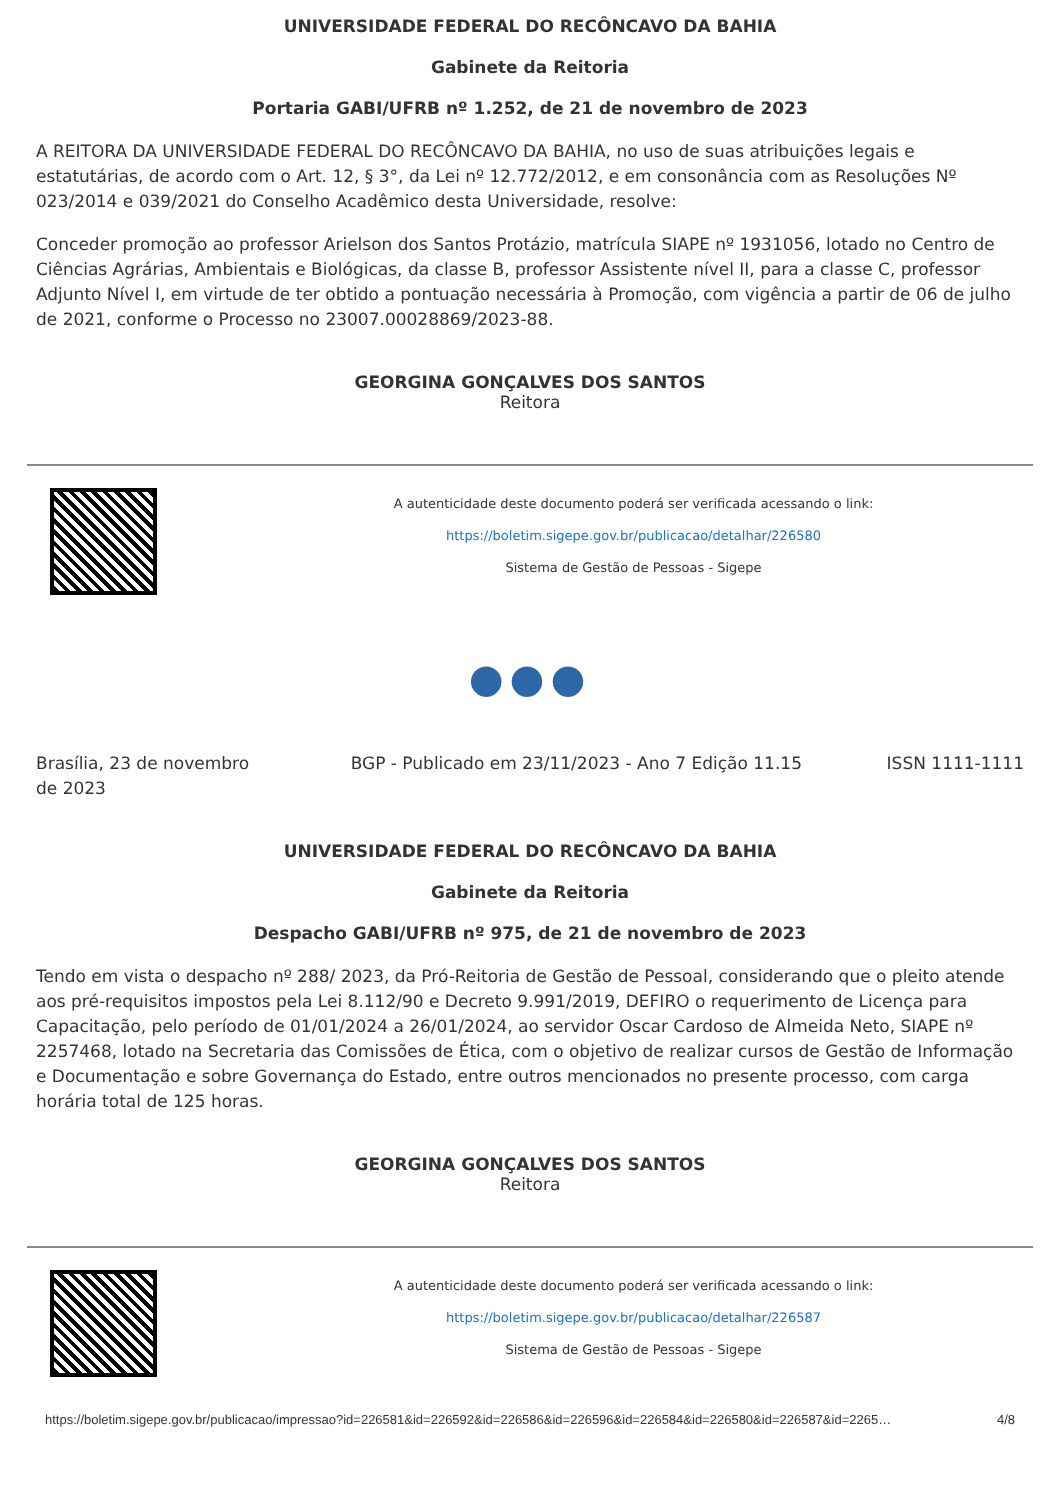UNIVERSIDADE FEDERAL DO RECÔNCAVO DA BAHIA
Gabinete da Reitoria
Portaria GABI/UFRB nº 1.252, de 21 de novembro de 2023
A REITORA DA UNIVERSIDADE FEDERAL DO RECÔNCAVO DA BAHIA, no uso de suas atribuições legais e estatutárias, de acordo com o Art. 12, § 3°, da Lei nº 12.772/2012, e em consonância com as Resoluções Nº 023/2014 e 039/2021 do Conselho Acadêmico desta Universidade, resolve:
Conceder promoção ao professor Arielson dos Santos Protázio, matrícula SIAPE nº 1931056, lotado no Centro de Ciências Agrárias, Ambientais e Biológicas, da classe B, professor Assistente nível II, para a classe C, professor Adjunto Nível I, em virtude de ter obtido a pontuação necessária à Promoção, com vigência a partir de 06 de julho de 2021, conforme o Processo no 23007.00028869/2023-88.
GEORGINA GONÇALVES DOS SANTOS
Reitora
A autenticidade deste documento poderá ser verificada acessando o link:
https://boletim.sigepe.gov.br/publicacao/detalhar/226580
Sistema de Gestão de Pessoas - Sigepe
●●●
Brasília, 23 de novembro de 2023
BGP - Publicado em 23/11/2023 - Ano 7 Edição 11.15
ISSN 1111-1111
UNIVERSIDADE FEDERAL DO RECÔNCAVO DA BAHIA
Gabinete da Reitoria
Despacho GABI/UFRB nº 975, de 21 de novembro de 2023
Tendo em vista o despacho nº 288/ 2023, da Pró-Reitoria de Gestão de Pessoal, considerando que o pleito atende aos pré-requisitos impostos pela Lei 8.112/90 e Decreto 9.991/2019, DEFIRO o requerimento de Licença para Capacitação, pelo período de 01/01/2024 a 26/01/2024, ao servidor Oscar Cardoso de Almeida Neto, SIAPE nº 2257468, lotado na Secretaria das Comissões de Ética, com o objetivo de realizar cursos de Gestão de Informação e Documentação e sobre Governança do Estado, entre outros mencionados no presente processo, com carga horária total de 125 horas.
GEORGINA GONÇALVES DOS SANTOS
Reitora
A autenticidade deste documento poderá ser verificada acessando o link:
https://boletim.sigepe.gov.br/publicacao/detalhar/226587
Sistema de Gestão de Pessoas - Sigepe
https://boletim.sigepe.gov.br/publicacao/impressao?id=226581&id=226592&id=226586&id=226596&id=226584&id=226580&id=226587&id=2265… 4/8